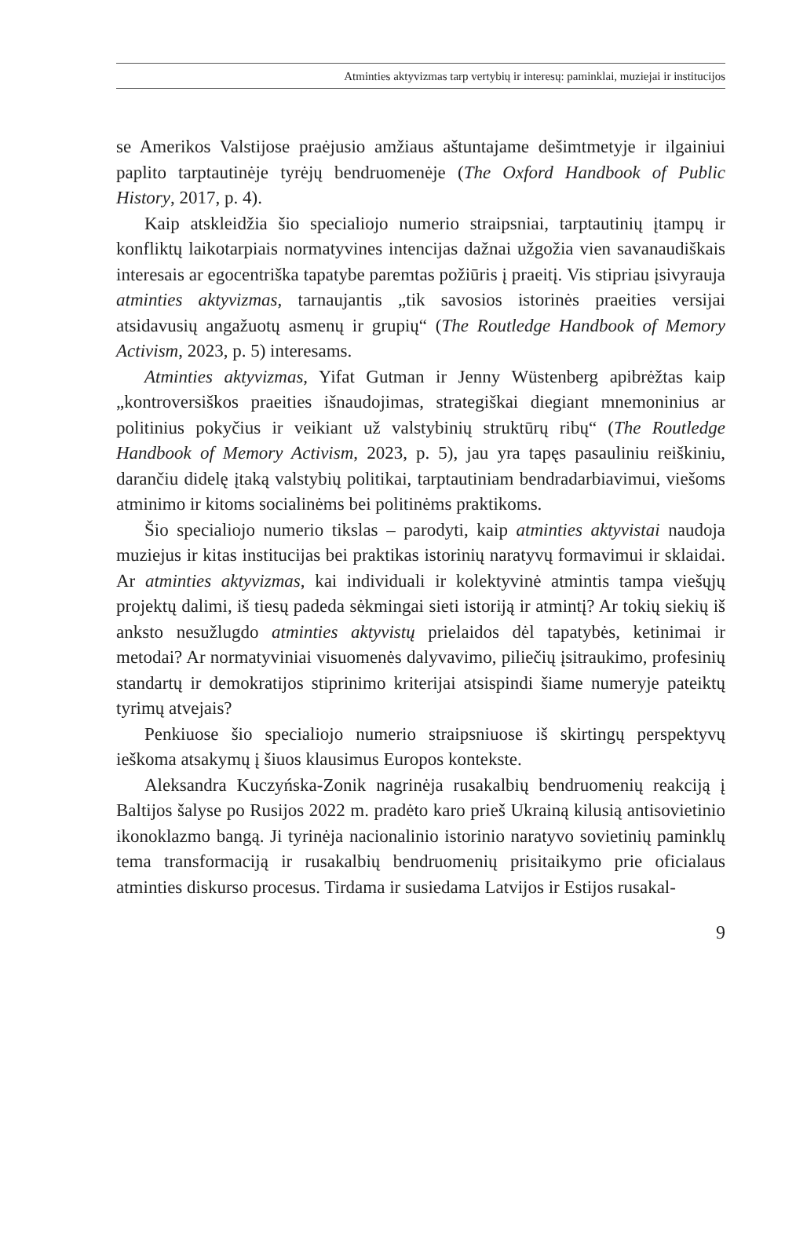Atminties aktyvizmas tarp vertybių ir interesų: paminklai, muziejai ir institucijos
se Amerikos Valstijose praėjusio amžiaus aštuntajame dešimtmetyje ir ilgainiui paplito tarptautinėje tyrėjų bendruomenėje (The Oxford Handbook of Public History, 2017, p. 4).
Kaip atskleidžia šio specialiojo numerio straipsniai, tarptautinių įtampų ir konfliktų laikotarpiais normatyvines intencijas dažnai užgožia vien savanaudiškais interesais ar egocentriška tapatybe paremtas požiūris į praeitį. Vis stipriau įsivyrauja atminties aktyvizmas, tarnaujantis „tik savosios istorinės praeities versijai atsidavusių angažuotų asmenų ir grupių“ (The Routledge Handbook of Memory Activism, 2023, p. 5) interesams.
Atminties aktyvizmas, Yifat Gutman ir Jenny Wüstenberg apibrėžtas kaip „kontroversiškos praeities išnaudojimas, strategiškai diegiant mnemoninius ar politinius pokyčius ir veikiant už valstybinių struktūrų ribų“ (The Routledge Handbook of Memory Activism, 2023, p. 5), jau yra tapęs pasauliniu reiškiniu, darančiu didelę įtaką valstybių politikai, tarptautiniam bendradarbiavimui, viešoms atminimo ir kitoms socialinėms bei politinėms praktikoms.
Šio specialiojo numerio tikslas – parodyti, kaip atminties aktyvistai naudoja muziejus ir kitas institucijas bei praktikas istorinių naratyvų formavimui ir sklaidai. Ar atminties aktyvizmas, kai individuali ir kolektyvinė atmintis tampa viešųjų projektų dalimi, iš tiesų padeda sėkmingai sieti istoriją ir atmintį? Ar tokių siekių iš anksto nesužlugdo atminties aktyvistų prielaidos dėl tapatybės, ketinimai ir metodai? Ar normatyviniai visuomenės dalyvavimo, piliečių įsitraukimo, profesinių standartų ir demokratijos stiprinimo kriterijai atsispindi šiame numeryje pateiktų tyrimų atvejais?
Penkiuose šio specialiojo numerio straipsniuose iš skirtingų perspektyvų ieškoma atsakymų į šiuos klausimus Europos kontekste.
Aleksandra Kuczyńska-Zonik nagrinėja rusakalbių bendruomenių reakciją į Baltijos šalyse po Rusijos 2022 m. pradėto karo prieš Ukrainą kilusią antisovietinio ikonoklazmo bangą. Ji tyrinėja nacionalinio istorinio naratyvo sovietinių paminklų tema transformaciją ir rusakalbių bendruomenių prisitaikymo prie oficialaus atminties diskurso procesus. Tirdama ir susiedama Latvijos ir Estijos rusakal-
9